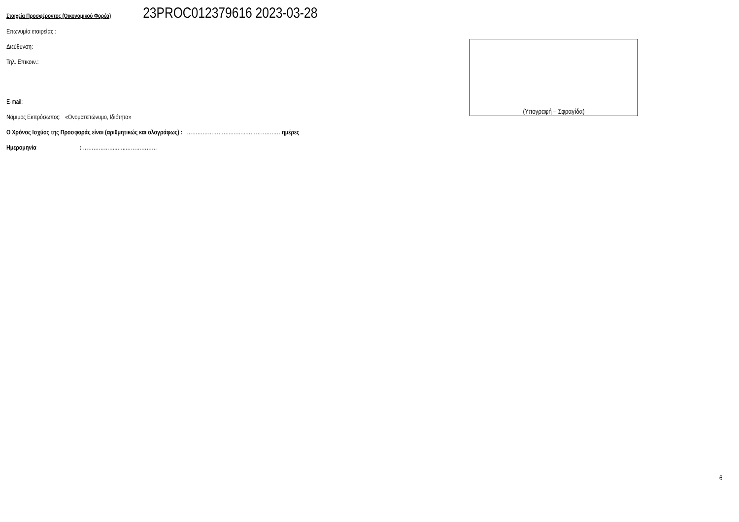Στοιχεία Προσφέροντος (Οικονομικού Φορέα) 23PROC012379616 2023-03-28
Επωνυμία εταιρείας :
Διεύθυνση:
Τηλ. Επικοιν.:
E-mail:
Νόμιμος Εκπρόσωπος: «Ονοματεπώνυμο, Ιδιότητα»
Ο Χρόνος Ισχύος της Προσφοράς είναι (αριθμητικώς και ολογράφως) : ……………………..……..…………………ημέρες
Ημερομηνία : ………………..…..………………
(Υπογραφή – Σφραγίδα)
6